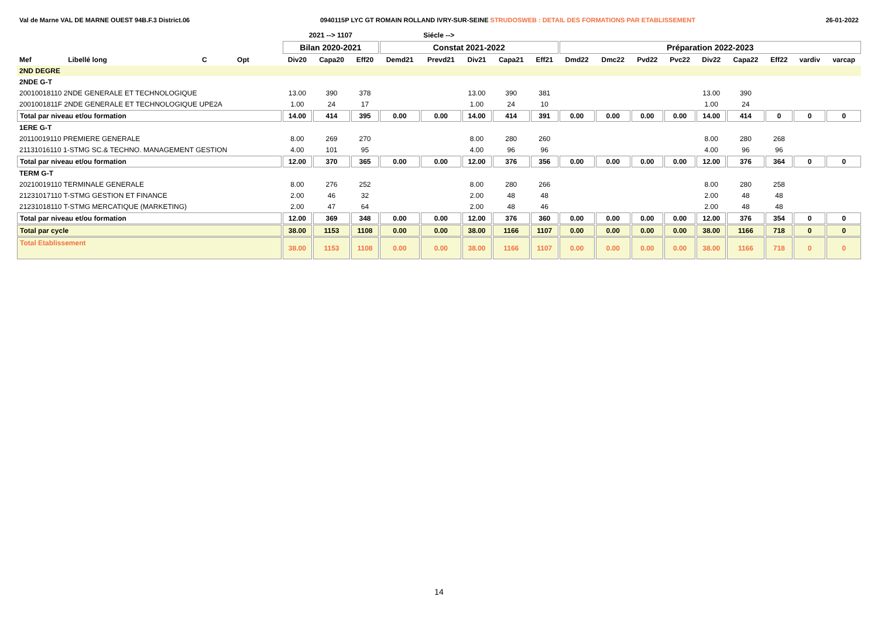Val de Marne VAL DE MARNE OUEST 94B.F.3 District.06 0940115P LYC GT ROMAIN ROLLAND IVRY-SUR-SEINE STRUDOSWEB : DETAIL DES FORMATIONS PAR ETABLISSEMENT 26-01-2022
| | | | | | 2021 --> 1107 | | | | Siécle --> | | | | | | | | | | | | |
| | | | | | Bilan 2020-2021 | | | Constat 2021-2022 | | | | | Préparation 2022-2023 | | | | | | | | |
| Mef | Libellé long | C | Opt | | Div20 | Capa20 | Eff20 | Demd21 | Prevd21 | Div21 | Capa21 | Eff21 | Dmd22 | Dmc22 | Pvd22 | Pvc22 | Div22 | Capa22 | Eff22 | vardiv | varcap |
| 2ND DEGRE | | | | | | | | | | | | | | | | | | | | | |
| 2NDE G-T | | | | | | | | | | | | | | | | | | | | | |
| 20010018110 2NDE GENERALE ET TECHNOLOGIQUE | | | | | 13.00 | 390 | 378 | | | 13.00 | 390 | 381 | | | | | 13.00 | 390 | | | |
| 2001001811F 2NDE GENERALE ET TECHNOLOGIQUE UPE2A | | | | | 1.00 | 24 | 17 | | | 1.00 | 24 | 10 | | | | | 1.00 | 24 | | | |
| Total par niveau et/ou formation | | | | | 14.00 | 414 | 395 | 0.00 | 0.00 | 14.00 | 414 | 391 | 0.00 | 0.00 | 0.00 | 0.00 | 14.00 | 414 | 0 | 0 | 0 |
| 1ERE G-T | | | | | | | | | | | | | | | | | | | | | |
| 20110019110 PREMIERE GENERALE | | | | | 8.00 | 269 | 270 | | | 8.00 | 280 | 260 | | | | | 8.00 | 280 | 268 | | |
| 21131016110 1-STMG SC.& TECHNO. MANAGEMENT GESTION | | | | | 4.00 | 101 | 95 | | | 4.00 | 96 | 96 | | | | | 4.00 | 96 | 96 | | |
| Total par niveau et/ou formation | | | | | 12.00 | 370 | 365 | 0.00 | 0.00 | 12.00 | 376 | 356 | 0.00 | 0.00 | 0.00 | 0.00 | 12.00 | 376 | 364 | 0 | 0 |
| TERM G-T | | | | | | | | | | | | | | | | | | | | | |
| 20210019110 TERMINALE GENERALE | | | | | 8.00 | 276 | 252 | | | 8.00 | 280 | 266 | | | | | 8.00 | 280 | 258 | | |
| 21231017110 T-STMG GESTION ET FINANCE | | | | | 2.00 | 46 | 32 | | | 2.00 | 48 | 48 | | | | | 2.00 | 48 | 48 | | |
| 21231018110 T-STMG MERCATIQUE (MARKETING) | | | | | 2.00 | 47 | 64 | | | 2.00 | 48 | 46 | | | | | 2.00 | 48 | 48 | | |
| Total par niveau et/ou formation | | | | | 12.00 | 369 | 348 | 0.00 | 0.00 | 12.00 | 376 | 360 | 0.00 | 0.00 | 0.00 | 0.00 | 12.00 | 376 | 354 | 0 | 0 |
| Total par cycle | | | | | 38.00 | 1153 | 1108 | 0.00 | 0.00 | 38.00 | 1166 | 1107 | 0.00 | 0.00 | 0.00 | 0.00 | 38.00 | 1166 | 718 | 0 | 0 |
| Total Etablissement | | | | | 38.00 | 1153 | 1108 | 0.00 | 0.00 | 38.00 | 1166 | 1107 | 0.00 | 0.00 | 0.00 | 0.00 | 38.00 | 1166 | 718 | 0 | 0 |
14